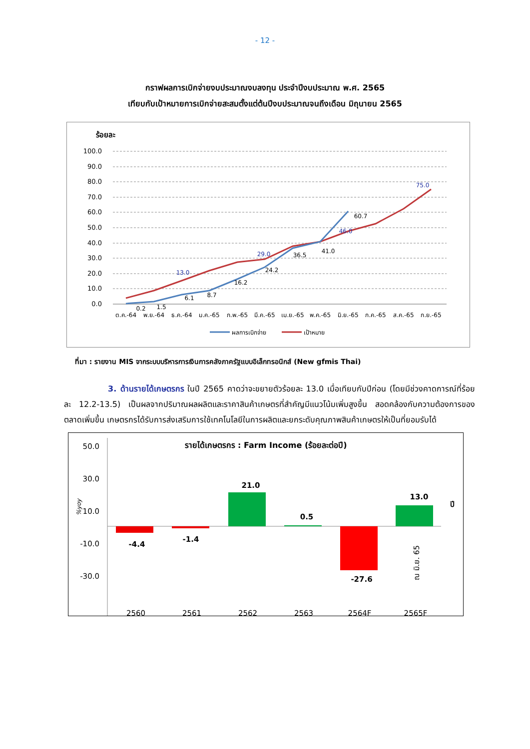- 12 -
กราฟผลการเบิกจ่ายงบประมาณงบลงทุน ประจำปีงบประมาณ พ.ศ. 2565
เทียบกับเป้าหมายการเบิกจ่ายสะสมตั้งแต่ต้นปีงบประมาณจนถึงเดือน มิถุนายน 2565
ร้อยละ
100.0
90.0
80.0
70.0
60.0
50.0
40.0
30.0
20.0
10.0
0.0
0.2
1.5
6.1
8.7
16.2
24.2
36.5
41.0
60.7
13.0
29.0
46.0
75.0
ต.ค.-64
พ.ย.-64
ธ.ค.-64
ม.ค.-65
ก.พ.-65
มี.ค.-65
เม.ย.-65
พ.ค.-65
มิ.ย.-65
ก.ค.-65
ส.ค.-65
ก.ย.-65
ผลการเบิกจ่าย
เป้าหมาย
ที่มา : รายงาน MIS จากระบบบริหารการเงินการคลังภาครัฐแบบอิเล็กทรอนิกส์ (New gfmis Thai)
3. ด้านรายได้เกษตรกร ในปี 2565 คาดว่าจะขยายตัวร้อยละ 13.0 เมื่อเทียบกับปีก่อน (โดยมีช่วงคาดการณ์ที่ร้อยละ 12.2-13.5) เป็นผลจากปริมาณผลผลิตและราคาสินค้าเกษตรที่สำคัญมีแนวโน้มเพิ่มสูงขึ้น สอดคล้องกับความต้องการของตลาดเพิ่มขึ้น เกษตรกรได้รับการส่งเสริมการใช้เทคโนโลยีในการผลิตและยกระดับคุณภาพสินค้าเกษตรให้เป็นที่ยอมรับได้
รายได้เกษตรกร : Farm Income (ร้อยละต่อปี)
50.0
30.0
10.0
-10.0
-30.0
%yoy
-4.4
-1.4
21.0
0.5
-27.6
13.0
ปี
ณ มิ.ย. 65
2560
2561
2562
2563
2564F
2565F